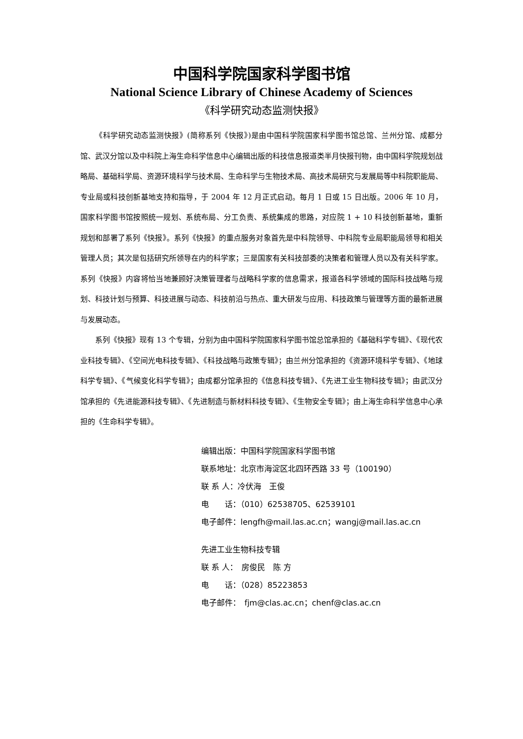中国科学院国家科学图书馆
National Science Library of Chinese Academy of Sciences
《科学研究动态监测快报》
《科学研究动态监测快报》(简称系列《快报》)是由中国科学院国家科学图书馆总馆、兰州分馆、成都分馆、武汉分馆以及中科院上海生命科学信息中心编辑出版的科技信息报道类半月快报刊物，由中国科学院规划战略局、基础科学局、资源环境科学与技术局、生命科学与生物技术局、高技术局研究与发展局等中科院职能局、专业局或科技创新基地支持和指导，于 2004 年 12 月正式启动。每月 1 日或 15 日出版。2006 年 10 月，国家科学图书馆按照统一规划、系统布局、分工负责、系统集成的思路，对应院 1 + 10 科技创新基地，重新规划和部署了系列《快报》。系列《快报》的重点服务对象首先是中科院领导、中科院专业局职能局领导和相关管理人员；其次是包括研究所领导在内的科学家；三是国家有关科技部委的决策者和管理人员以及有关科学家。系列《快报》内容将恰当地兼顾好决策管理者与战略科学家的信息需求，报道各科学领域的国际科技战略与规划、科技计划与预算、科技进展与动态、科技前沿与热点、重大研发与应用、科技政策与管理等方面的最新进展与发展动态。
系列《快报》现有 13 个专辑，分别为由中国科学院国家科学图书馆总馆承担的《基础科学专辑》、《现代农业科技专辑》、《空间光电科技专辑》、《科技战略与政策专辑》；由兰州分馆承担的《资源环境科学专辑》、《地球科学专辑》、《气候变化科学专辑》；由成都分馆承担的《信息科技专辑》、《先进工业生物科技专辑》；由武汉分馆承担的《先进能源科技专辑》、《先进制造与新材料科技专辑》、《生物安全专辑》；由上海生命科学信息中心承担的《生命科学专辑》。
编辑出版：中国科学院国家科学图书馆
联系地址：北京市海淀区北四环西路 33 号（100190）
联 系 人：冷伏海　王俊
电　　话：（010）62538705、62539101
电子邮件：lengfh@mail.las.ac.cn；wangj@mail.las.ac.cn
先进工业生物科技专辑
联 系 人：　房俊民　陈 方
电　　话：（028）85223853
电子邮件：　fjm@clas.ac.cn；chenf@clas.ac.cn